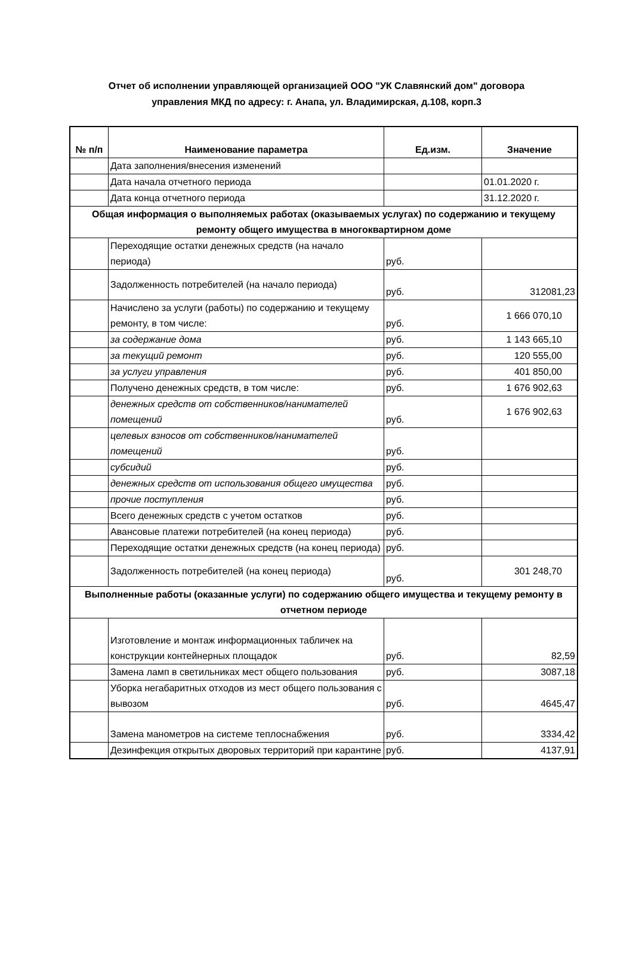Отчет об исполнении управляющей организацией ООО "УК Славянский дом" договора управления МКД по адресу: г. Анапа, ул. Владимирская, д.108, корп.3
| № п/п | Наименование параметра | Ед.изм. | Значение |
| --- | --- | --- | --- |
| | Дата заполнения/внесения изменений | | |
| | Дата начала отчетного периода | | 01.01.2020 г. |
| | Дата конца отчетного периода | | 31.12.2020 г. |
| Общая информация о выполняемых работах (оказываемых услугах) по содержанию и текущему ремонту общего имущества в многоквартирном доме | | | |
| | Переходящие остатки денежных средств (на начало периода) | руб. | |
| | Задолженность потребителей (на начало периода) | руб. | 312081,23 |
| | Начислено за услуги (работы) по содержанию и текущему ремонту, в том числе: | руб. | 1 666 070,10 |
| | за содержание дома | руб. | 1 143 665,10 |
| | за текущий ремонт | руб. | 120 555,00 |
| | за услуги управления | руб. | 401 850,00 |
| | Получено денежных средств, в том числе: | руб. | 1 676 902,63 |
| | денежных средств от собственников/нанимателей помещений | руб. | 1 676 902,63 |
| | целевых взносов от собственников/нанимателей помещений | руб. | |
| | субсидий | руб. | |
| | денежных средств от использования общего имущества | руб. | |
| | прочие поступления | руб. | |
| | Всего денежных средств с учетом остатков | руб. | |
| | Авансовые платежи потребителей (на конец периода) | руб. | |
| | Переходящие остатки денежных средств (на конец периода) | руб. | |
| | Задолженность потребителей (на конец периода) | руб. | 301 248,70 |
| Выполненные работы (оказанные услуги) по содержанию общего имущества и текущему ремонту в отчетном периоде | | | |
| | Изготовление и монтаж информационных табличек на конструкции контейнерных площадок | руб. | 82,59 |
| | Замена ламп в светильниках мест общего пользования | руб. | 3087,18 |
| | Уборка негабаритных отходов из мест общего пользования с вывозом | руб. | 4645,47 |
| | Замена манометров на системе теплоснабжения | руб. | 3334,42 |
| | Дезинфекция открытых дворовых территорий при карантине | руб. | 4137,91 |